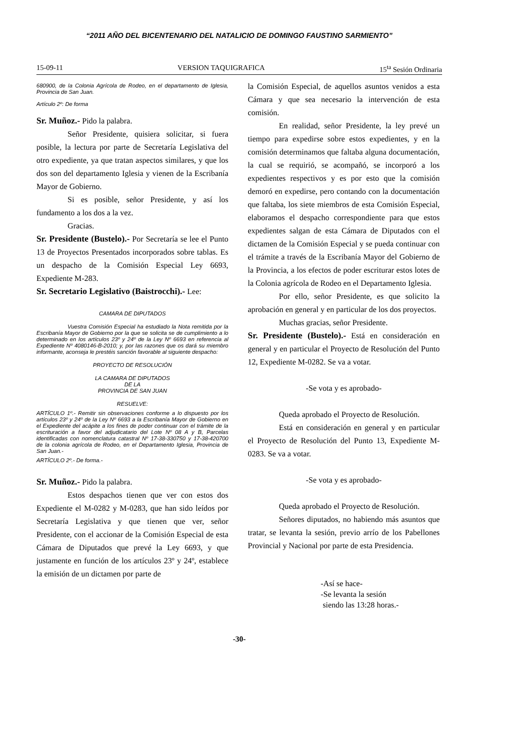“2011 AÑO DEL BICENTENARIO DEL NATALICIO DE DOMINGO FAUSTINO SARMIENTO”
15-09-11 VERSION TAQUIGRAFICA 15<sup>ta</sup> Sesión Ordinaria
680900, de la Colonia Agrícola de Rodeo, en el departamento de Iglesia, Provincia de San Juan.
Artículo 2º: De forma
Sr. Muñoz.- Pido la palabra.
Señor Presidente, quisiera solicitar, si fuera posible, la lectura por parte de Secretaría Legislativa del otro expediente, ya que tratan aspectos similares, y que los dos son del departamento Iglesia y vienen de la Escribanía Mayor de Gobierno.
Si es posible, señor Presidente, y así los fundamento a los dos a la vez.
Gracias.
Sr. Presidente (Bustelo).- Por Secretaría se lee el Punto 13 de Proyectos Presentados incorporados sobre tablas. Es un despacho de la Comisión Especial Ley 6693, Expediente M-283.
Sr. Secretario Legislativo (Baistrocchi).- Lee:
CAMARA DE DIPUTADOS
Vuestra Comisión Especial ha estudiado la Nota remitida por la Escribanía Mayor de Gobierno por la que se solicita se de cumplimiento a lo determinado en los artículos 23º y 24º de la Ley Nº 6693 en referencia al Expediente Nº 4080146-B-2010; y, por las razones que os dará su miembro informante, aconseja le prestéis sanción favorable al siguiente despacho:
PROYECTO DE RESOLUCIÓN
LA CAMARA DE DIPUTADOS
DE LA
PROVINCIA DE SAN JUAN
RESUELVE:
ARTÍCULO 1º.- Remitir sin observaciones conforme a lo dispuesto por los artículos 23º y 24º de la Ley Nº 6693 a la Escribanía Mayor de Gobierno en el Expediente del acápite a los fines de poder continuar con el trámite de la escrituración a favor del adjudicatario del Lote Nº 08 A y B, Parcelas identificadas con nomenclatura catastral Nº 17-38-330750 y 17-38-420700 de la colonia agrícola de Rodeo, en el Departamento Iglesia, Provincia de San Juan.-
ARTÍCULO 2º.- De forma.-
Sr. Muñoz.- Pido la palabra.
Estos despachos tienen que ver con estos dos Expediente el M-0282 y M-0283, que han sido leídos por Secretaría Legislativa y que tienen que ver, señor Presidente, con el accionar de la Comisión Especial de esta Cámara de Diputados que prevé la Ley 6693, y que justamente en función de los artículos 23º y 24º, establece la emisión de un dictamen por parte de
la Comisión Especial, de aquellos asuntos venidos a esta Cámara y que sea necesario la intervención de esta comisión.
En realidad, señor Presidente, la ley prevé un tiempo para expedirse sobre estos expedientes, y en la comisión determinamos que faltaba alguna documentación, la cual se requirió, se acompañó, se incorporó a los expedientes respectivos y es por esto que la comisión demoró en expedirse, pero contando con la documentación que faltaba, los siete miembros de esta Comisión Especial, elaboramos el despacho correspondiente para que estos expedientes salgan de esta Cámara de Diputados con el dictamen de la Comisión Especial y se pueda continuar con el trámite a través de la Escribanía Mayor del Gobierno de la Provincia, a los efectos de poder escriturar estos lotes de la Colonia agrícola de Rodeo en el Departamento Iglesia.
Por ello, señor Presidente, es que solicito la aprobación en general y en particular de los dos proyectos.
Muchas gracias, señor Presidente.
Sr. Presidente (Bustelo).- Está en consideración en general y en particular el Proyecto de Resolución del Punto 12, Expediente M-0282. Se va a votar.
-Se vota y es aprobado-
Queda aprobado el Proyecto de Resolución.
Está en consideración en general y en particular el Proyecto de Resolución del Punto 13, Expediente M-0283. Se va a votar.
-Se vota y es aprobado-
Queda aprobado el Proyecto de Resolución.
Señores diputados, no habiendo más asuntos que tratar, se levanta la sesión, previo arrío de los Pabellones Provincial y Nacional por parte de esta Presidencia.
-Así se hace-
-Se levanta la sesión
siendo las 13:28 horas.-
-30-